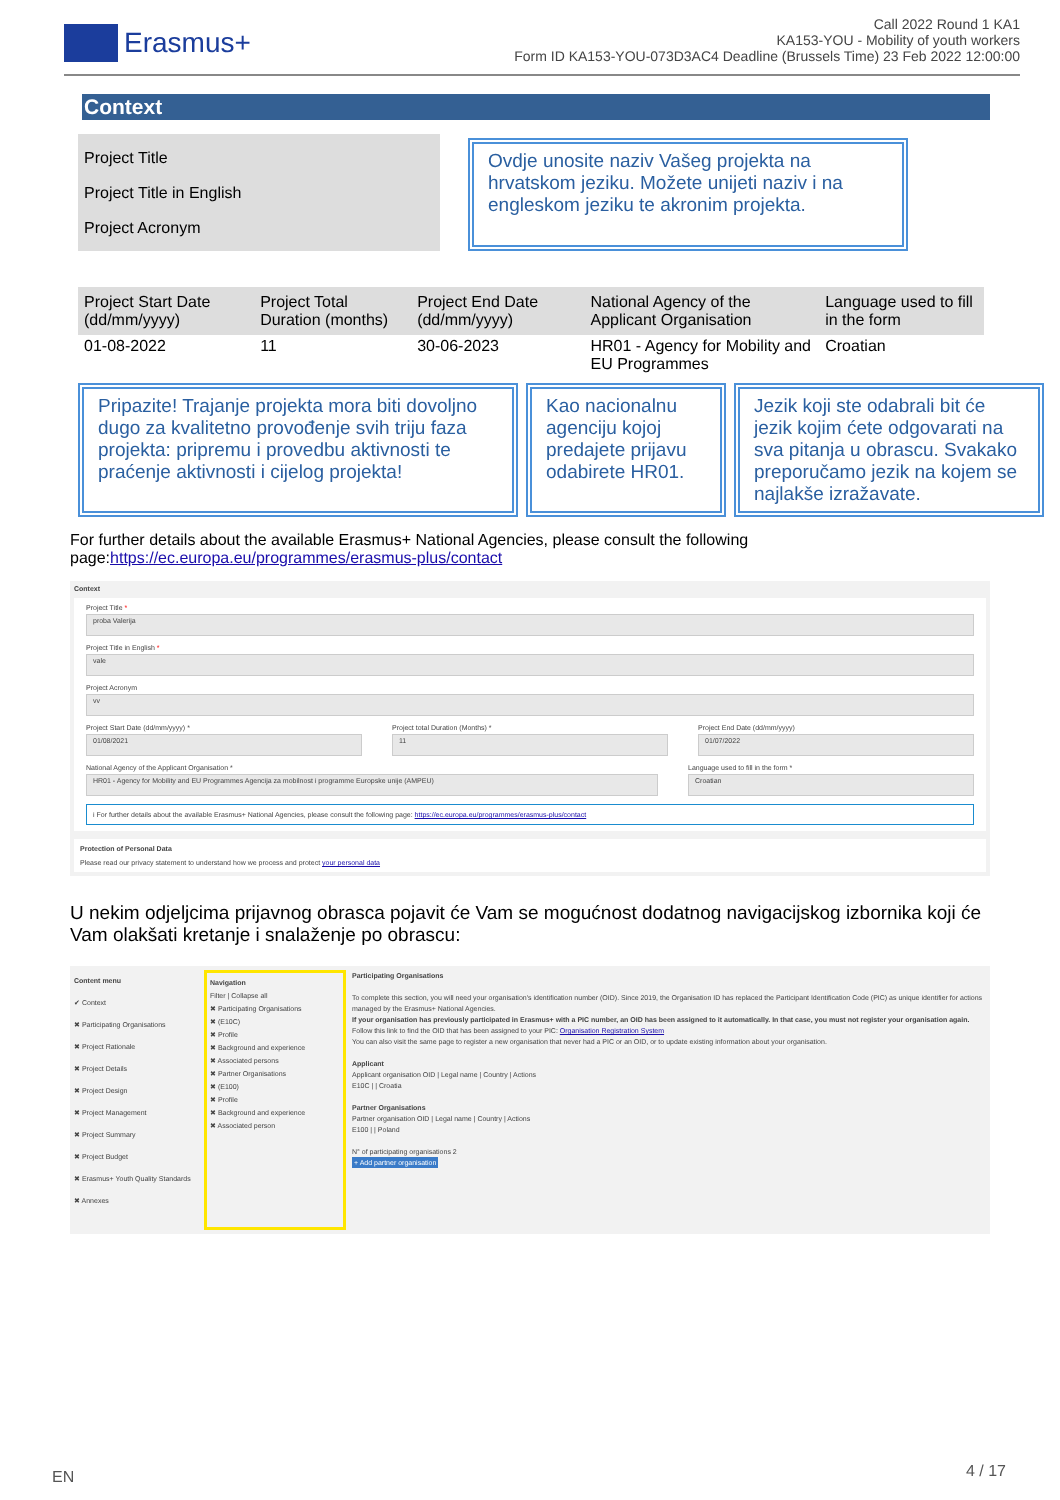Erasmus+
Call 2022 Round 1 KA1
KA153-YOU - Mobility of youth workers
Form ID KA153-YOU-073D3AC4 Deadline (Brussels Time) 23 Feb 2022 12:00:00
Context
Project Title
Project Title in English
Project Acronym
Ovdje unosite naziv Vašeg projekta na hrvatskom jeziku. Možete unijeti naziv i na engleskom jeziku te akronim projekta.
| Project Start Date (dd/mm/yyyy) | Project Total Duration (months) | Project End Date (dd/mm/yyyy) | National Agency of the Applicant Organisation | Language used to fill in the form |
| --- | --- | --- | --- | --- |
| 01-08-2022 | 11 | 30-06-2023 | HR01 - Agency for Mobility and EU Programmes | Croatian |
Pripazite! Trajanje projekta mora biti dovoljno dugo za kvalitetno provođenje svih triju faza projekta: pripremu i provedbu aktivnosti te praćenje aktivnosti i cijelog projekta!
Kao nacionalnu agenciju kojoj predajete prijavu odabirete HR01.
Jezik koji ste odabrali bit će jezik kojim ćete odgovarati na sva pitanja u obrascu. Svakako preporučamo jezik na kojem se najlakše izražavate.
For further details about the available Erasmus+ National Agencies, please consult the following page:https://ec.europa.eu/programmes/erasmus-plus/contact
Context
Project Title *
proba Valerija
Project Title in English *
vale
Project Acronym
vv
Project Start Date (dd/mm/yyyy) *
01/08/2021
Project total Duration (Months) *
11
Project End Date (dd/mm/yyyy)
01/07/2022
National Agency of the Applicant Organisation *
HR01 - Agency for Mobility and EU Programmes Agencija za mobilnost i programme Europske unije (AMPEU)
Language used to fill in the form *
Croatian
i For further details about the available Erasmus+ National Agencies, please consult the following page: https://ec.europa.eu/programmes/erasmus-plus/contact
Protection of Personal Data
Please read our privacy statement to understand how we process and protect your personal data
U nekim odjeljcima prijavnog obrasca pojavit će Vam se mogućnost dodatnog navigacijskog izbornika koji će Vam olakšati kretanje i snalaženje po obrascu:
Content menu
✔ Context
✖ Participating Organisations
✖ Project Rationale
✖ Project Details
✖ Project Design
✖ Project Management
✖ Project Summary
✖ Project Budget
✖ Erasmus+ Youth Quality Standards
✖ Annexes
Navigation
Filter | Collapse all
✖ Participating Organisations
✖ (E10C)
✖ Profile
✖ Background and experience
✖ Associated persons
✖ Partner Organisations
✖ (E100)
✖ Profile
✖ Background and experience
✖ Associated person
Participating Organisations
To complete this section, you will need your organisation's identification number (OID). Since 2019, the Organisation ID has replaced the Participant Identification Code (PIC) as unique identifier for actions managed by the Erasmus+ National Agencies.
If your organisation has previously participated in Erasmus+ with a PIC number, an OID has been assigned to it automatically. In that case, you must not register your organisation again. Follow this link to find the OID that has been assigned to your PIC: Organisation Registration System
You can also visit the same page to register a new organisation that never had a PIC or an OID, or to update existing information about your organisation.
Applicant
Applicant organisation OID | Legal name | Country | Actions
E10C | | Croatia
Partner Organisations
Partner organisation OID | Legal name | Country | Actions
E100 | | Poland
N° of participating organisations 2
+ Add partner organisation
EN 4 / 17